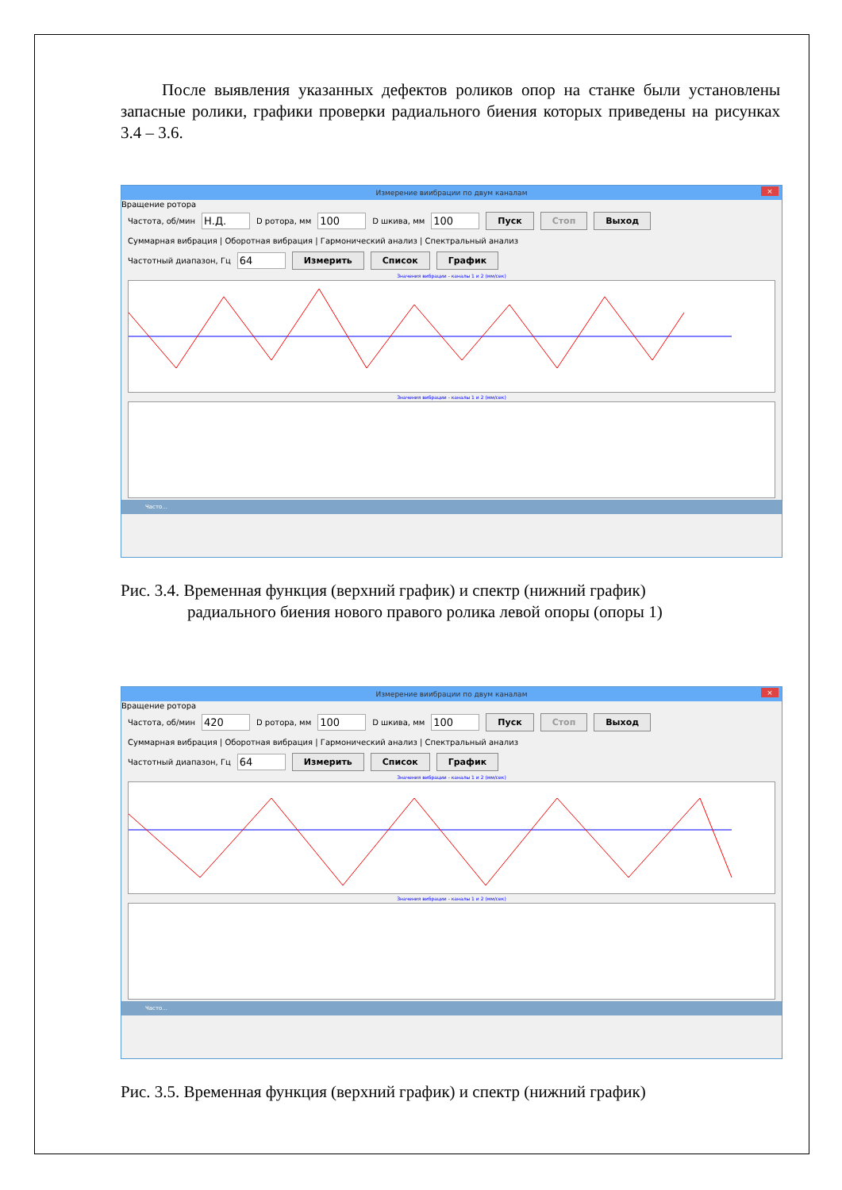После выявления указанных дефектов роликов опор на станке были установлены запасные ролики, графики проверки радиального биения которых приведены на рисунках 3.4 – 3.6.
Измерение виибрации по двум каналам ×
Вращение ротора
Частота, об/мин Н.Д. D ротора, мм 100 D шкива, мм 100 Пуск Стоп Выход
Суммарная вибрация | Оборотная вибрация | Гармонический анализ | Спектральный анализ
Частотный диапазон, Гц 64 Измерить Список График
Значения вибрации - каналы 1 и 2 (мм/сек)
Значения вибрации - каналы 1 и 2 (мм/сек)
Часто...
Рис. 3.4. Временная функция (верхний график) и спектр (нижний график)
радиального биения нового правого ролика левой опоры (опоры 1)
Измерение виибрации по двум каналам ×
Вращение ротора
Частота, об/мин 420 D ротора, мм 100 D шкива, мм 100 Пуск Стоп Выход
Суммарная вибрация | Оборотная вибрация | Гармонический анализ | Спектральный анализ
Частотный диапазон, Гц 64 Измерить Список График
Значения вибрации - каналы 1 и 2 (мм/сек)
Значения вибрации - каналы 1 и 2 (мм/сек)
Часто...
Рис. 3.5. Временная функция (верхний график) и спектр (нижний график)